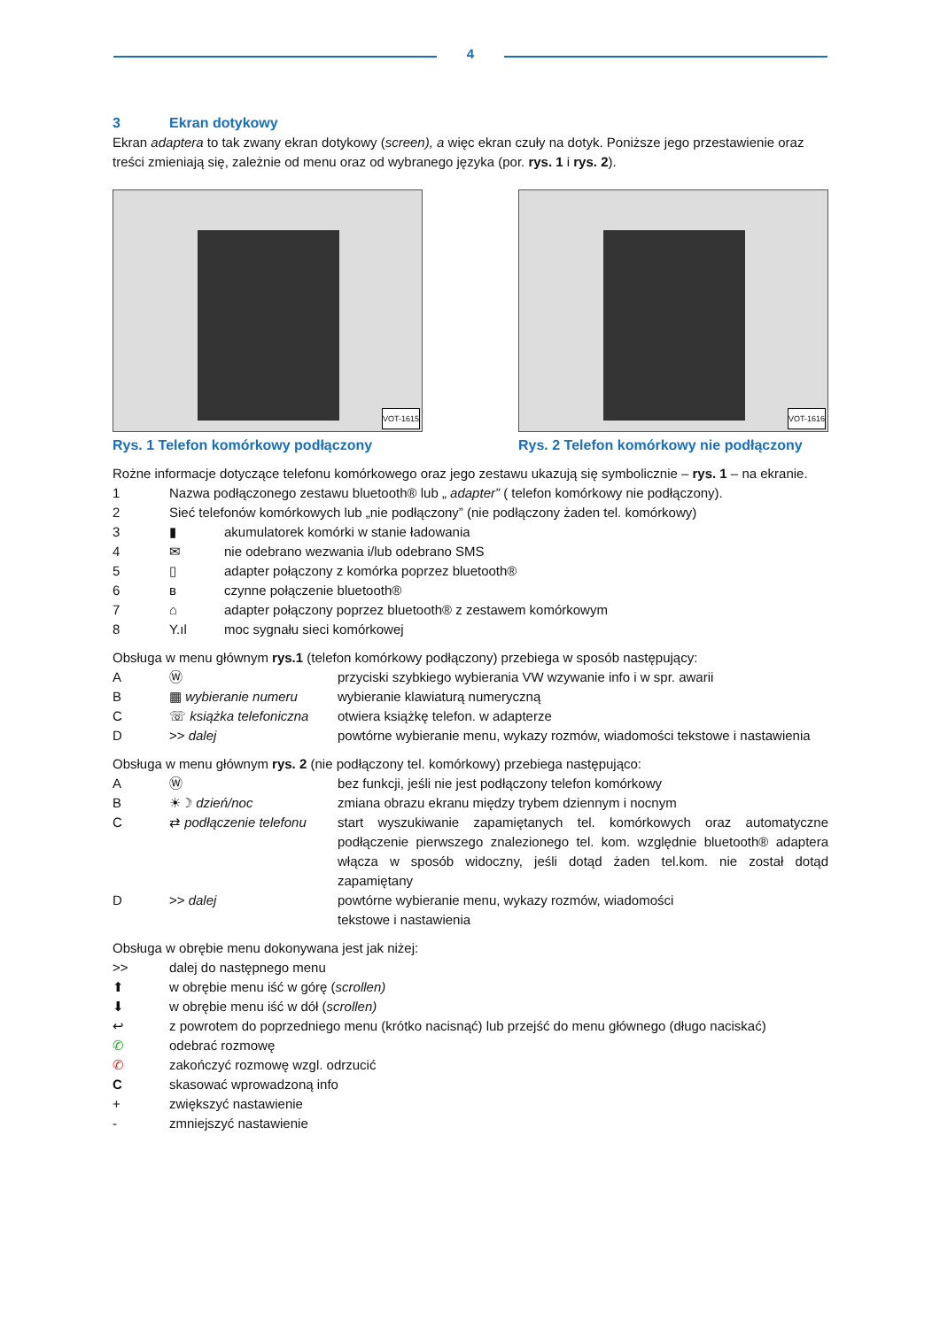4
3 Ekran dotykowy
Ekran adaptera to tak zwany ekran dotykowy (screen), a więc ekran czuły na dotyk. Poniższe jego przestawienie oraz treści zmieniają się, zależnie od menu oraz od wybranego języka (por. rys. 1 i rys. 2).
VOT-1615
Rys. 1 Telefon komórkowy podłączony
VOT-1616
Rys. 2 Telefon komórkowy nie podłączony
Rożne informacje dotyczące telefonu komórkowego oraz jego zestawu ukazują się symbolicznie – rys. 1 – na ekranie.
1 Nazwa podłączonego zestawu bluetooth® lub „ adapter” ( telefon komórkowy nie podłączony).
2 Sieć telefonów komórkowych lub „nie podłączony” (nie podłączony żaden tel. komórkowy)
3 ▮ akumulatorek komórki w stanie ładowania
4 ✉ nie odebrano wezwania i/lub odebrano SMS
5 ▯ adapter połączony z komórka poprzez bluetooth®
6 ʙ czynne połączenie bluetooth®
7 ⌂ adapter połączony poprzez bluetooth® z zestawem komórkowym
8 Y.ıl moc sygnału sieci komórkowej
Obsługa w menu głównym rys.1 (telefon komórkowy podłączony) przebiega w sposób następujący:
A Ⓦ przyciski szybkiego wybierania VW wzywanie info i w spr. awarii
B ▦ wybieranie numeru wybieranie klawiaturą numeryczną
C ☏ książka telefoniczna
otwiera książkę telefon. w adapterze
D >> dalej powtórne wybieranie menu, wykazy rozmów, wiadomości tekstowe i nastawienia
Obsługa w menu głównym rys. 2 (nie podłączony tel. komórkowy) przebiega następująco:
A Ⓦ bez funkcji, jeśli nie jest podłączony telefon komórkowy
B ☀☽ dzień/noc zmiana obrazu ekranu między trybem dziennym i nocnym
C ⇄ podłączenie telefonu
start wyszukiwanie zapamiętanych tel. komórkowych oraz automatyczne podłączenie pierwszego znalezionego tel. kom. względnie bluetooth® adaptera włącza w sposób widoczny, jeśli dotąd żaden tel.kom. nie został dotąd zapamiętany
D >> dalej powtórne wybieranie menu, wykazy rozmów, wiadomości
tekstowe i nastawienia
Obsługa w obrębie menu dokonywana jest jak niżej:
>> dalej do następnego menu
⬆ w obrębie menu iść w górę (scrollen)
⬇ w obrębie menu iść w dół (scrollen)
↩ z powrotem do poprzedniego menu (krótko nacisnąć) lub przejść do menu głównego (długo naciskać)
✆ odebrać rozmowę
✆ zakończyć rozmowę wzgl. odrzucić
C skasować wprowadzoną info
+ zwiększyć nastawienie
- zmniejszyć nastawienie